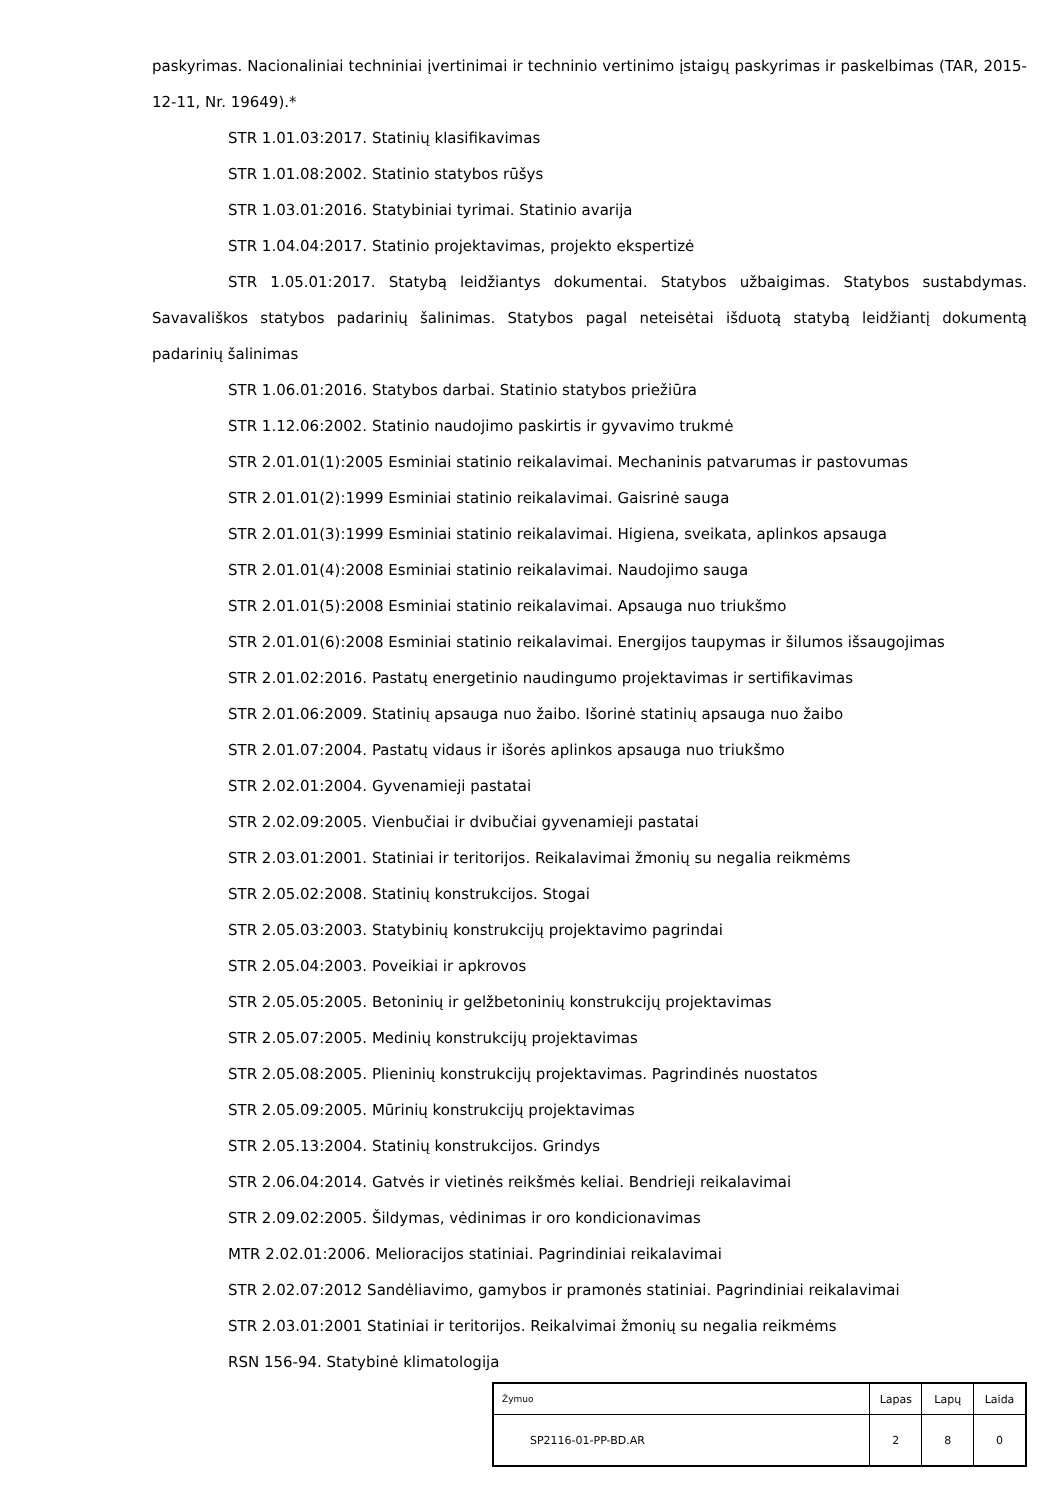paskyrimas. Nacionaliniai techniniai įvertinimai ir techninio vertinimo įstaigų paskyrimas ir paskelbimas (TAR, 2015-12-11, Nr. 19649).*
STR 1.01.03:2017. Statinių klasifikavimas
STR 1.01.08:2002. Statinio statybos rūšys
STR 1.03.01:2016. Statybiniai tyrimai. Statinio avarija
STR 1.04.04:2017. Statinio projektavimas, projekto ekspertizė
STR 1.05.01:2017. Statybą leidžiantys dokumentai. Statybos užbaigimas. Statybos sustabdymas. Savavališkos statybos padarinių šalinimas. Statybos pagal neteisėtai išduotą statybą leidžiantį dokumentą padarinių šalinimas
STR 1.06.01:2016. Statybos darbai. Statinio statybos priežiūra
STR 1.12.06:2002. Statinio naudojimo paskirtis ir gyvavimo trukmė
STR 2.01.01(1):2005 Esminiai statinio reikalavimai. Mechaninis patvarumas ir pastovumas
STR 2.01.01(2):1999 Esminiai statinio reikalavimai. Gaisrinė sauga
STR 2.01.01(3):1999 Esminiai statinio reikalavimai. Higiena, sveikata, aplinkos apsauga
STR 2.01.01(4):2008 Esminiai statinio reikalavimai. Naudojimo sauga
STR 2.01.01(5):2008 Esminiai statinio reikalavimai. Apsauga nuo triukšmo
STR 2.01.01(6):2008 Esminiai statinio reikalavimai. Energijos taupymas ir šilumos išsaugojimas
STR 2.01.02:2016. Pastatų energetinio naudingumo projektavimas ir sertifikavimas
STR 2.01.06:2009. Statinių apsauga nuo žaibo. Išorinė statinių apsauga nuo žaibo
STR 2.01.07:2004. Pastatų vidaus ir išorės aplinkos apsauga nuo triukšmo
STR 2.02.01:2004. Gyvenamieji pastatai
STR 2.02.09:2005. Vienbučiai ir dvibučiai gyvenamieji pastatai
STR 2.03.01:2001. Statiniai ir teritorijos. Reikalavimai žmonių su negalia reikmėms
STR 2.05.02:2008. Statinių konstrukcijos. Stogai
STR 2.05.03:2003. Statybinių konstrukcijų projektavimo pagrindai
STR 2.05.04:2003. Poveikiai ir apkrovos
STR 2.05.05:2005. Betoninių ir gelžbetoninių konstrukcijų projektavimas
STR 2.05.07:2005. Medinių konstrukcijų projektavimas
STR 2.05.08:2005. Plieninių konstrukcijų projektavimas. Pagrindinės nuostatos
STR 2.05.09:2005. Mūrinių konstrukcijų projektavimas
STR 2.05.13:2004. Statinių konstrukcijos. Grindys
STR 2.06.04:2014. Gatvės ir vietinės reikšmės keliai. Bendrieji reikalavimai
STR 2.09.02:2005. Šildymas, vėdinimas ir oro kondicionavimas
MTR 2.02.01:2006. Melioracijos statiniai. Pagrindiniai reikalavimai
STR 2.02.07:2012 Sandėliavimo, gamybos ir pramonės statiniai. Pagrindiniai reikalavimai
STR 2.03.01:2001 Statiniai ir teritorijos. Reikalvimai žmonių su negalia reikmėms
RSN 156-94. Statybinė klimatologija
| Žymuo | Lapas | Lapų | Laida |
| SP2116-01-PP-BD.AR | 2 | 8 | 0 |